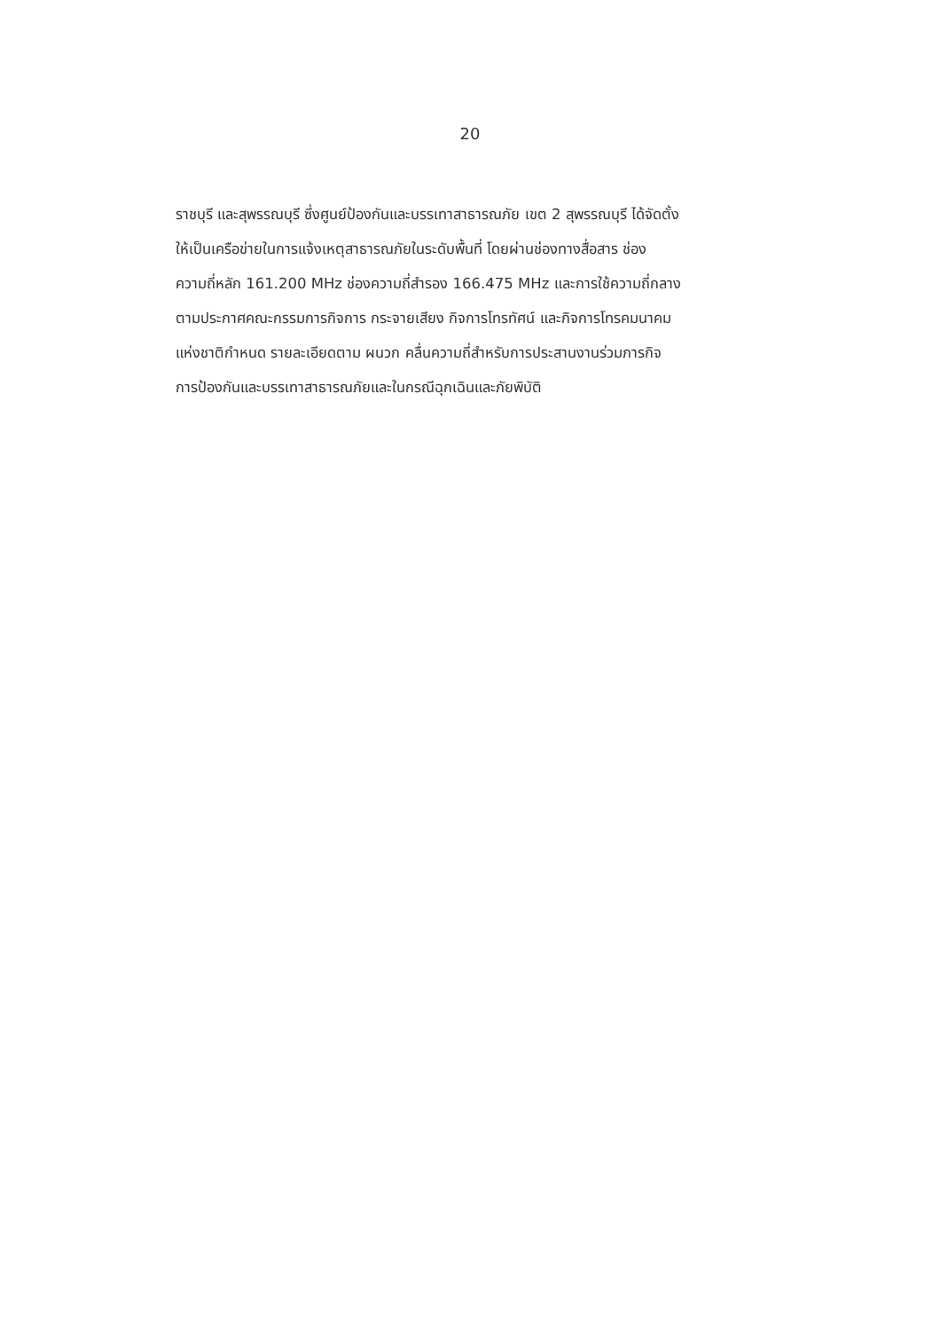20
ราชบุรี และสุพรรณบุรี ซึ่งศูนย์ป้องกันและบรรเทาสาธารณภัย เขต 2 สุพรรณบุรี ได้จัดตั้ง
ให้เป็นเครือข่ายในการแจ้งเหตุสาธารณภัยในระดับพื้นที่ โดยผ่านช่องทางสื่อสาร ช่อง
ความถี่หลัก 161.200 MHz ช่องความถี่สำรอง 166.475 MHz และการใช้ความถี่กลาง
ตามประกาศคณะกรรมการกิจการ กระจายเสียง กิจการโทรทัศน์ และกิจการโทรคมนาคม
แห่งชาติกำหนด รายละเอียดตาม ผนวก คลื่นความถี่สำหรับการประสานงานร่วมภารกิจ
การป้องกันและบรรเทาสาธารณภัยและในกรณีฉุกเฉินและภัยพิบัติ